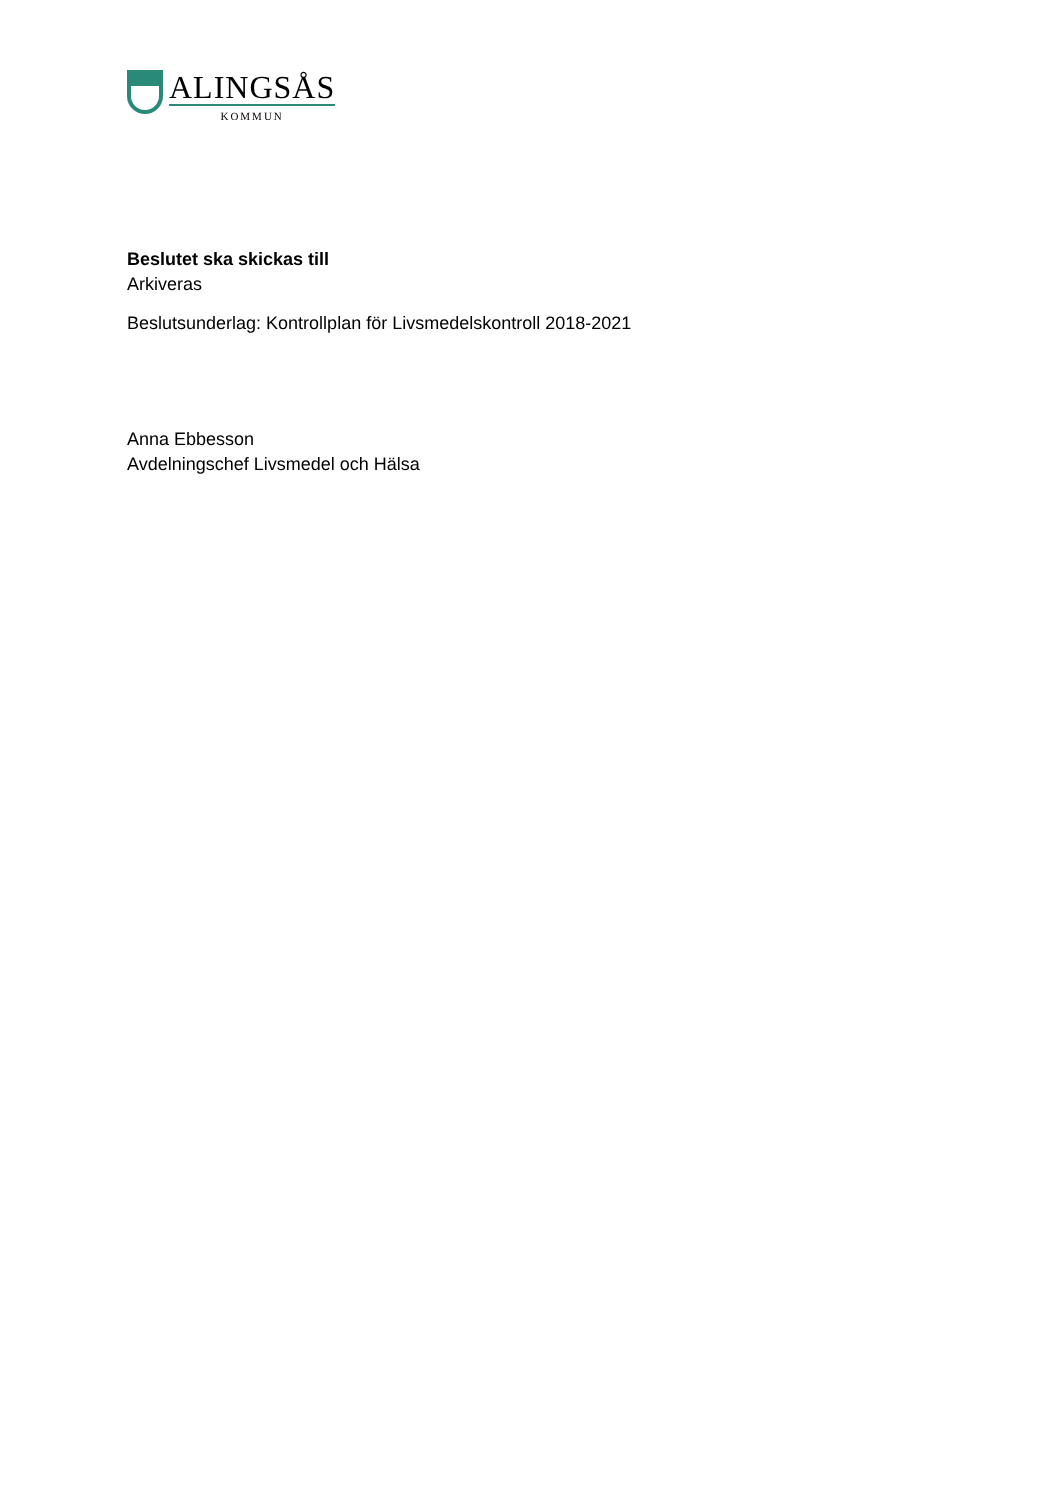ALINGSÅS
KOMMUN
Beslutet ska skickas till
Arkiveras
Beslutsunderlag: Kontrollplan för Livsmedelskontroll 2018-2021
Anna Ebbesson
Avdelningschef Livsmedel och Hälsa